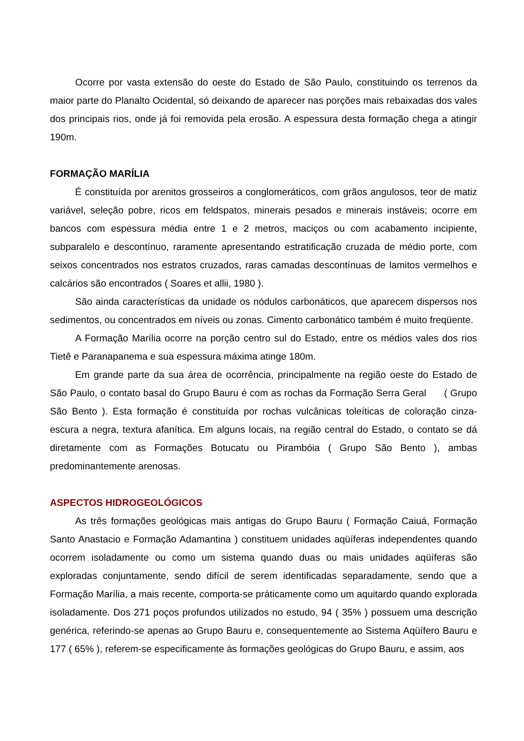Ocorre por vasta extensão do oeste do Estado de São Paulo, constituindo os terrenos da maior parte do Planalto Ocidental, só deixando de aparecer nas porções mais rebaixadas dos vales dos principais rios, onde já foi removida pela erosão. A espessura desta formação chega a atingir 190m.
FORMAÇÃO MARÍLIA
É constituída por arenitos grosseiros a conglomeráticos, com grãos angulosos, teor de matiz variável, seleção pobre, ricos em feldspatos, minerais pesados e minerais instáveis; ocorre em bancos com espessura média entre 1 e 2 metros, maciços ou com acabamento incipiente, subparalelo e descontínuo, raramente apresentando estratificação cruzada de médio porte, com seixos concentrados nos estratos cruzados, raras camadas descontínuas de lamitos vermelhos e calcários são encontrados ( Soares et allii, 1980 ).
São ainda características da unidade os nódulos carbonáticos, que aparecem dispersos nos sedimentos, ou concentrados em níveis ou zonas. Cimento carbonático também é muito freqüente.
A Formação Marília ocorre na porção centro sul do Estado, entre os médios vales dos rios Tietê e Paranapanema e sua espessura máxima atinge 180m.
Em grande parte da sua área de ocorrência, principalmente na região oeste do Estado de São Paulo, o contato basal do Grupo Bauru é com as rochas da Formação Serra Geral ( Grupo São Bento ). Esta formação é constituída por rochas vulcânicas toleíticas de coloração cinza-escura a negra, textura afanítica. Em alguns locais, na região central do Estado, o contato se dá diretamente com as Formações Botucatu ou Pirambóia ( Grupo São Bento ), ambas predominantemente arenosas.
ASPECTOS HIDROGEOLÓGICOS
As três formações geológicas mais antigas do Grupo Bauru ( Formação Caiuá, Formação Santo Anastacio e Formação Adamantina ) constituem unidades aqüíferas independentes quando ocorrem isoladamente ou como um sistema quando duas ou mais unidades aqüíferas são exploradas conjuntamente, sendo difícil de serem identificadas separadamente, sendo que a Formação Marília, a mais recente, comporta-se práticamente como um aquitardo quando explorada isoladamente. Dos 271 poços profundos utilizados no estudo, 94 ( 35% ) possuem uma descrição genérica, referindo-se apenas ao Grupo Bauru e, consequentemente ao Sistema Aqüífero Bauru e 177 ( 65% ), referem-se especificamente às formações geológicas do Grupo Bauru, e assim, aos